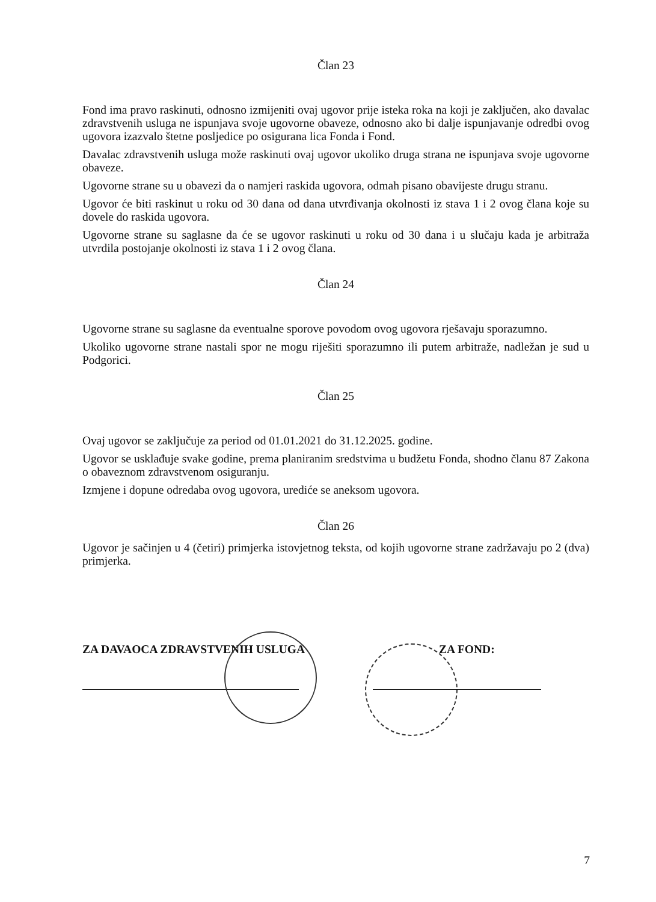Član 23
Fond ima pravo raskinuti, odnosno izmijeniti ovaj ugovor prije isteka roka na koji je zaključen, ako davalac zdravstvenih usluga ne ispunjava svoje ugovorne obaveze, odnosno ako bi dalje ispunjavanje odredbi ovog ugovora izazvalo štetne posljedice po osigurana lica Fonda i Fond.
Davalac zdravstvenih usluga može raskinuti ovaj ugovor ukoliko druga strana ne ispunjava svoje ugovorne obaveze.
Ugovorne strane su u obavezi da o namjeri raskida ugovora, odmah pisano obavijeste drugu stranu.
Ugovor će biti raskinut u roku od 30 dana od dana utvrđivanja okolnosti iz stava 1 i 2 ovog člana koje su dovele do raskida ugovora.
Ugovorne strane su saglasne da će se ugovor raskinuti u roku od 30 dana i u slučaju kada je arbitraža utvrdila postojanje okolnosti iz stava 1 i 2 ovog člana.
Član 24
Ugovorne strane su saglasne da eventualne sporove povodom ovog ugovora rješavaju sporazumno.
Ukoliko ugovorne strane nastali spor ne mogu riješiti sporazumno ili putem arbitraže, nadležan je sud u Podgorici.
Član 25
Ovaj ugovor se zaključuje za period od 01.01.2021 do 31.12.2025. godine.
Ugovor se usklađuje svake godine, prema planiranim sredstvima u budžetu Fonda, shodno članu 87 Zakona o obaveznom zdravstvenom osiguranju.
Izmjene i dopune odredaba ovog ugovora, urediće se aneksom ugovora.
Član 26
Ugovor je sačinjen u 4 (četiri) primjerka istovjetnog teksta, od kojih ugovorne strane zadržavaju po 2 (dva) primjerka.
ZA DAVAOCA ZDRAVSTVENIH USLUGA ZA FOND:
7